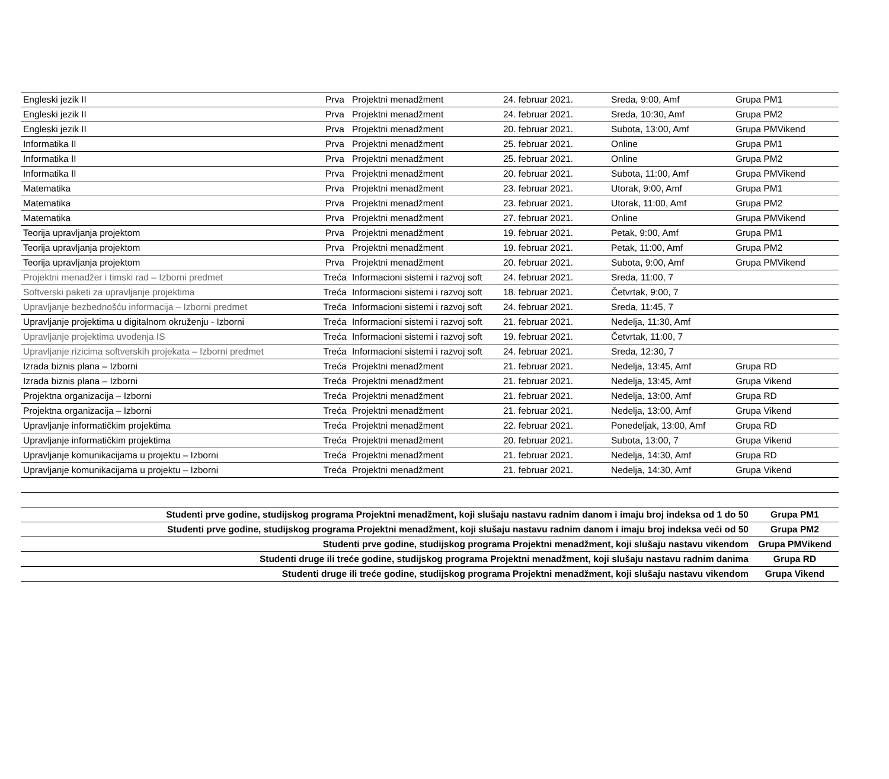| Engleski jezik II | Prva | Projektni menadžment | 24. februar 2021. | Sreda, 9:00, Amf | Grupa PM1 |
| Engleski jezik II | Prva | Projektni menadžment | 24. februar 2021. | Sreda, 10:30, Amf | Grupa PM2 |
| Engleski jezik II | Prva | Projektni menadžment | 20. februar 2021. | Subota, 13:00, Amf | Grupa PMVikend |
| Informatika II | Prva | Projektni menadžment | 25. februar 2021. | Online | Grupa PM1 |
| Informatika II | Prva | Projektni menadžment | 25. februar 2021. | Online | Grupa PM2 |
| Informatika II | Prva | Projektni menadžment | 20. februar 2021. | Subota, 11:00, Amf | Grupa PMVikend |
| Matematika | Prva | Projektni menadžment | 23. februar 2021. | Utorak, 9:00, Amf | Grupa PM1 |
| Matematika | Prva | Projektni menadžment | 23. februar 2021. | Utorak, 11:00, Amf | Grupa PM2 |
| Matematika | Prva | Projektni menadžment | 27. februar 2021. | Online | Grupa PMVikend |
| Teorija upravljanja projektom | Prva | Projektni menadžment | 19. februar 2021. | Petak, 9:00, Amf | Grupa PM1 |
| Teorija upravljanja projektom | Prva | Projektni menadžment | 19. februar 2021. | Petak, 11:00, Amf | Grupa PM2 |
| Teorija upravljanja projektom | Prva | Projektni menadžment | 20. februar 2021. | Subota, 9:00, Amf | Grupa PMVikend |
| Projektni menadžer i timski rad – Izborni predmet | Treća | Informacioni sistemi i razvoj soft | 24. februar 2021. | Sreda, 11:00, 7 | |
| Softverski paketi za upravljanje projektima | Treća | Informacioni sistemi i razvoj soft | 18. februar 2021. | Četvrtak, 9:00, 7 | |
| Upravljanje bezbednošću informacija – Izborni predmet | Treća | Informacioni sistemi i razvoj soft | 24. februar 2021. | Sreda, 11:45, 7 | |
| Upravljanje projektima u digitalnom okruženju - Izborni | Treća | Informacioni sistemi i razvoj soft | 21. februar 2021. | Nedelja, 11:30, Amf | |
| Upravljanje projektima uvođenja IS | Treća | Informacioni sistemi i razvoj soft | 19. februar 2021. | Četvrtak, 11:00, 7 | |
| Upravljanje rizicima softverskih projekata – Izborni predmet | Treća | Informacioni sistemi i razvoj soft | 24. februar 2021. | Sreda, 12:30, 7 | |
| Izrada biznis plana – Izborni | Treća | Projektni menadžment | 21. februar 2021. | Nedelja, 13:45, Amf | Grupa RD |
| Izrada biznis plana – Izborni | Treća | Projektni menadžment | 21. februar 2021. | Nedelja, 13:45, Amf | Grupa Vikend |
| Projektna organizacija – Izborni | Treća | Projektni menadžment | 21. februar 2021. | Nedelja, 13:00, Amf | Grupa RD |
| Projektna organizacija – Izborni | Treća | Projektni menadžment | 21. februar 2021. | Nedelja, 13:00, Amf | Grupa Vikend |
| Upravljanje informatičkim projektima | Treća | Projektni menadžment | 22. februar 2021. | Ponedeljak, 13:00, Amf | Grupa RD |
| Upravljanje informatičkim projektima | Treća | Projektni menadžment | 20. februar 2021. | Subota, 13:00, 7 | Grupa Vikend |
| Upravljanje komunikacijama u projektu – Izborni | Treća | Projektni menadžment | 21. februar 2021. | Nedelja, 14:30, Amf | Grupa RD |
| Upravljanje komunikacijama u projektu – Izborni | Treća | Projektni menadžment | 21. februar 2021. | Nedelja, 14:30, Amf | Grupa Vikend |
| Studenti prve godine, studijskog programa Projektni menadžment, koji slušaju nastavu radnim danom i imaju broj indeksa od 1 do 50 | Grupa PM1 |
| Studenti prve godine, studijskog programa Projektni menadžment, koji slušaju nastavu radnim danom i imaju broj indeksa veći od 50 | Grupa PM2 |
| Studenti prve godine, studijskog programa Projektni menadžment, koji slušaju nastavu vikendom | Grupa PMVikend |
| Studenti druge ili treće godine, studijskog programa Projektni menadžment, koji slušaju nastavu radnim danima | Grupa RD |
| Studenti druge ili treće godine, studijskog programa Projektni menadžment, koji slušaju nastavu vikendom | Grupa Vikend |